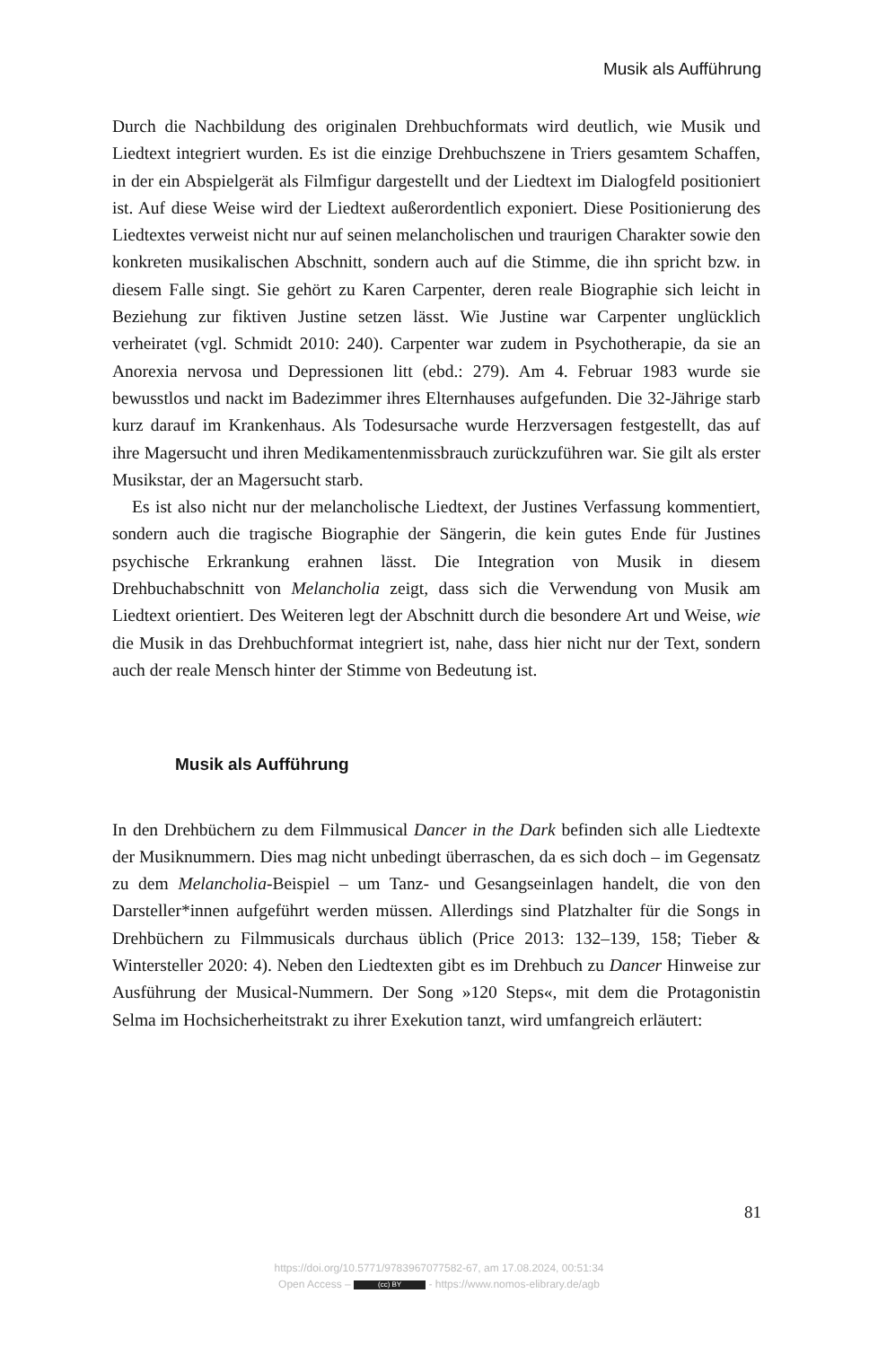Musik als Aufführung
Durch die Nachbildung des originalen Drehbuchformats wird deutlich, wie Musik und Liedtext integriert wurden. Es ist die einzige Drehbuchszene in Triers gesamtem Schaffen, in der ein Abspielgerät als Filmfigur dargestellt und der Liedtext im Dialogfeld positioniert ist. Auf diese Weise wird der Liedtext außerordentlich exponiert. Diese Positionierung des Liedtextes verweist nicht nur auf seinen melancholischen und traurigen Charakter sowie den konkreten musikalischen Abschnitt, sondern auch auf die Stimme, die ihn spricht bzw. in diesem Falle singt. Sie gehört zu Karen Carpenter, deren reale Biographie sich leicht in Beziehung zur fiktiven Justine setzen lässt. Wie Justine war Carpenter unglücklich verheiratet (vgl. Schmidt 2010: 240). Carpenter war zudem in Psychotherapie, da sie an Anorexia nervosa und Depressionen litt (ebd.: 279). Am 4. Februar 1983 wurde sie bewusstlos und nackt im Badezimmer ihres Elternhauses aufgefunden. Die 32-Jährige starb kurz darauf im Krankenhaus. Als Todesursache wurde Herzversagen festgestellt, das auf ihre Magersucht und ihren Medikamentenmissbrauch zurückzuführen war. Sie gilt als erster Musikstar, der an Magersucht starb.
Es ist also nicht nur der melancholische Liedtext, der Justines Verfassung kommentiert, sondern auch die tragische Biographie der Sängerin, die kein gutes Ende für Justines psychische Erkrankung erahnen lässt. Die Integration von Musik in diesem Drehbuchabschnitt von Melancholia zeigt, dass sich die Verwendung von Musik am Liedtext orientiert. Des Weiteren legt der Abschnitt durch die besondere Art und Weise, wie die Musik in das Drehbuchformat integriert ist, nahe, dass hier nicht nur der Text, sondern auch der reale Mensch hinter der Stimme von Bedeutung ist.
Musik als Aufführung
In den Drehbüchern zu dem Filmmusical Dancer in the Dark befinden sich alle Liedtexte der Musiknummern. Dies mag nicht unbedingt überraschen, da es sich doch – im Gegensatz zu dem Melancholia-Beispiel – um Tanz- und Gesangseinlagen handelt, die von den Darsteller*innen aufgeführt werden müssen. Allerdings sind Platzhalter für die Songs in Drehbüchern zu Filmmusicals durchaus üblich (Price 2013: 132–139, 158; Tieber & Wintersteller 2020: 4). Neben den Liedtexten gibt es im Drehbuch zu Dancer Hinweise zur Ausführung der Musical-Nummern. Der Song »120 Steps«, mit dem die Protagonistin Selma im Hochsicherheitstrakt zu ihrer Exekution tanzt, wird umfangreich erläutert:
81
https://doi.org/10.5771/9783967077582-67, am 17.08.2024, 00:51:34
Open Access – (cc) BY - https://www.nomos-elibrary.de/agb